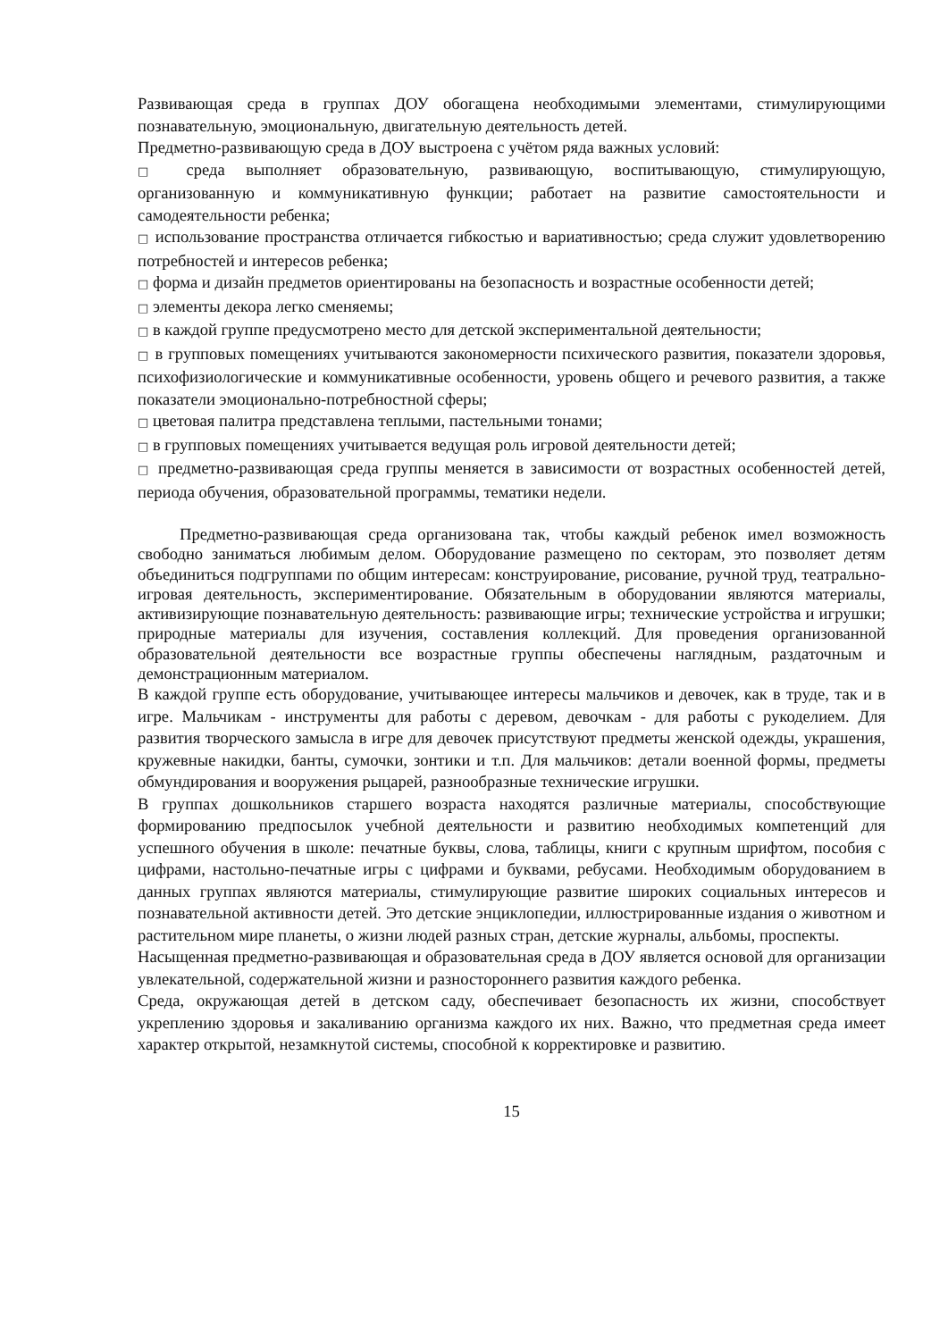Развивающая среда в группах ДОУ обогащена необходимыми элементами, стимулирующими познавательную, эмоциональную, двигательную деятельность детей.
Предметно-развивающую среда в ДОУ выстроена с учётом ряда важных условий:
□ среда выполняет образовательную, развивающую, воспитывающую, стимулирующую, организованную и коммуникативную функции; работает на развитие самостоятельности и самодеятельности ребенка;
□ использование пространства отличается гибкостью и вариативностью; среда служит удовлетворению потребностей и интересов ребенка;
□ форма и дизайн предметов ориентированы на безопасность и возрастные особенности детей;
□ элементы декора легко сменяемы;
□ в каждой группе предусмотрено место для детской экспериментальной деятельности;
□ в групповых помещениях учитываются закономерности психического развития, показатели здоровья, психофизиологические и коммуникативные особенности, уровень общего и речевого развития, а также показатели эмоционально-потребностной сферы;
□ цветовая палитра представлена теплыми, пастельными тонами;
□ в групповых помещениях учитывается ведущая роль игровой деятельности детей;
□ предметно-развивающая среда группы меняется в зависимости от возрастных особенностей детей, периода обучения, образовательной программы, тематики недели.
Предметно-развивающая среда организована так, чтобы каждый ребенок имел возможность свободно заниматься любимым делом. Оборудование размещено по секторам, это позволяет детям объединиться подгруппами по общим интересам: конструирование, рисование, ручной труд, театрально-игровая деятельность, экспериментирование. Обязательным в оборудовании являются материалы, активизирующие познавательную деятельность: развивающие игры; технические устройства и игрушки; природные материалы для изучения, составления коллекций. Для проведения организованной образовательной деятельности все возрастные группы обеспечены наглядным, раздаточным и демонстрационным материалом.
В каждой группе есть оборудование, учитывающее интересы мальчиков и девочек, как в труде, так и в игре. Мальчикам - инструменты для работы с деревом, девочкам - для работы с рукоделием. Для развития творческого замысла в игре для девочек присутствуют предметы женской одежды, украшения, кружевные накидки, банты, сумочки, зонтики и т.п. Для мальчиков: детали военной формы, предметы обмундирования и вооружения рыцарей, разнообразные технические игрушки.
В группах дошкольников старшего возраста находятся различные материалы, способствующие формированию предпосылок учебной деятельности и развитию необходимых компетенций для успешного обучения в школе: печатные буквы, слова, таблицы, книги с крупным шрифтом, пособия с цифрами, настольно-печатные игры с цифрами и буквами, ребусами. Необходимым оборудованием в данных группах являются материалы, стимулирующие развитие широких социальных интересов и познавательной активности детей. Это детские энциклопедии, иллюстрированные издания о животном и растительном мире планеты, о жизни людей разных стран, детские журналы, альбомы, проспекты.
Насыщенная предметно-развивающая и образовательная среда в ДОУ является основой для организации увлекательной, содержательной жизни и разностороннего развития каждого ребенка.
Среда, окружающая детей в детском саду, обеспечивает безопасность их жизни, способствует укреплению здоровья и закаливанию организма каждого их них. Важно, что предметная среда имеет характер открытой, незамкнутой системы, способной к корректировке и развитию.
15